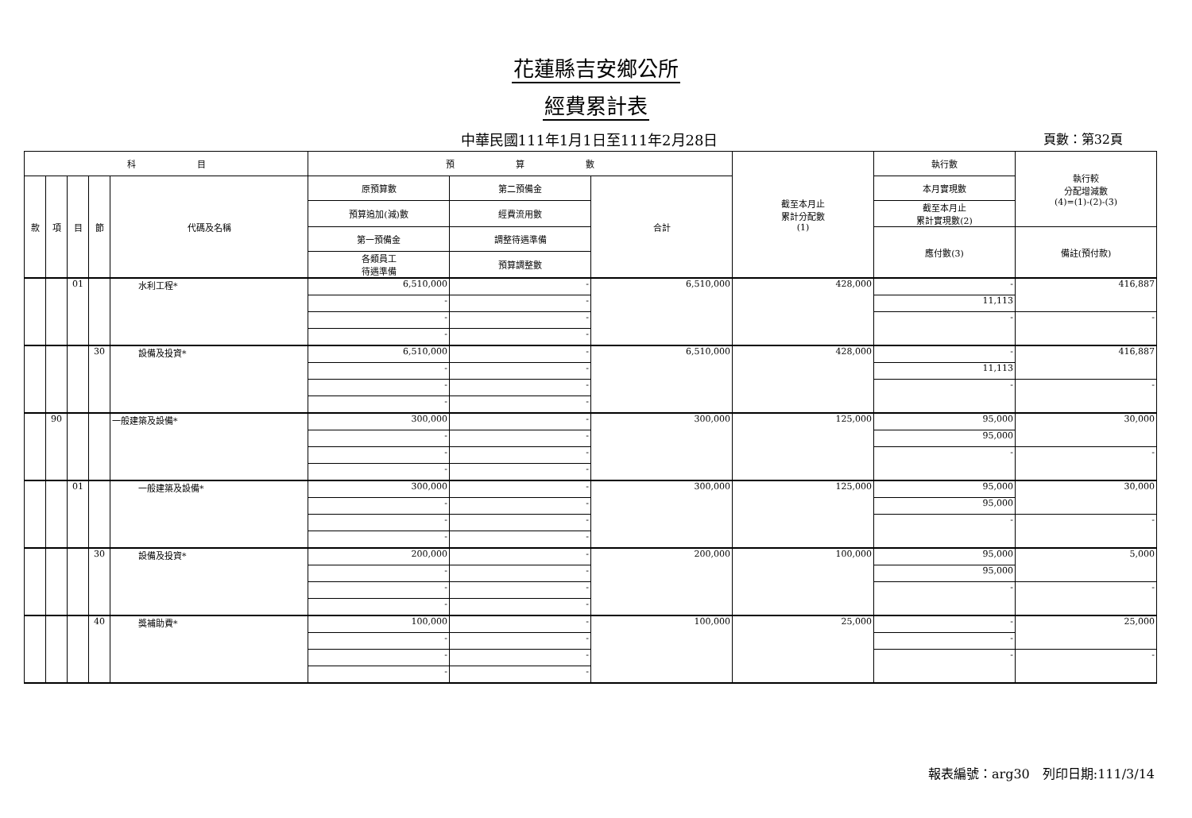花蓮縣吉安鄉公所
經費累計表
中華民國111年1月1日至111年2月28日
頁數：第32頁
| 科 目 | | | | | 預 算 數 | | | 截至本月止 累計分配數 (1) | 執行數 | 執行較 分配增減數 (4)=(1)-(2)-(3) |
| --- | --- | --- | --- | --- | --- | --- | --- | --- | --- | --- |
| 款 | 項 | 目 | 節 | 代碼及名稱 | 原預算數 | 第二預備金 | 合計 | | 本月實現數 | |
| | | | | | 預算追加(減)數 | 經費流用數 | | | 截至本月止 累計實現數(2) | |
| | | | | | 第一預備金 | 調整待遇準備 | | | 應付數(3) | 備註(預付款) |
| | | | | | 各類員工 待遇準備 | 預算調整數 | | | | |
| | | 01 | | 水利工程* | 6,510,000 | - | 6,510,000 | 428,000 | - | 416,887 |
| | | | | | - | - | | | 11,113 | |
| | | | | | - | - | | | - | - |
| | | | | | - | - | | | | |
| | | | 30 | 設備及投資* | 6,510,000 | - | 6,510,000 | 428,000 | - | 416,887 |
| | | | | | - | - | | | 11,113 | |
| | | | | | - | - | | | - | - |
| | | | | | - | - | | | | |
| | 90 | | | 一般建築及設備* | 300,000 | - | 300,000 | 125,000 | 95,000 | 30,000 |
| | | | | | - | - | | | 95,000 | |
| | | | | | - | - | | | - | - |
| | | | | | - | - | | | | |
| | | 01 | | 一般建築及設備* | 300,000 | - | 300,000 | 125,000 | 95,000 | 30,000 |
| | | | | | - | - | | | 95,000 | |
| | | | | | - | - | | | - | - |
| | | | | | - | - | | | | |
| | | | 30 | 設備及投資* | 200,000 | - | 200,000 | 100,000 | 95,000 | 5,000 |
| | | | | | - | - | | | 95,000 | |
| | | | | | - | - | | | - | - |
| | | | | | - | - | | | | |
| | | | 40 | 獎補助費* | 100,000 | - | 100,000 | 25,000 | - | 25,000 |
| | | | | | - | - | | | - | |
| | | | | | - | - | | | - | - |
| | | | | | - | - | | | | |
報表編號：arg30　列印日期:111/3/14